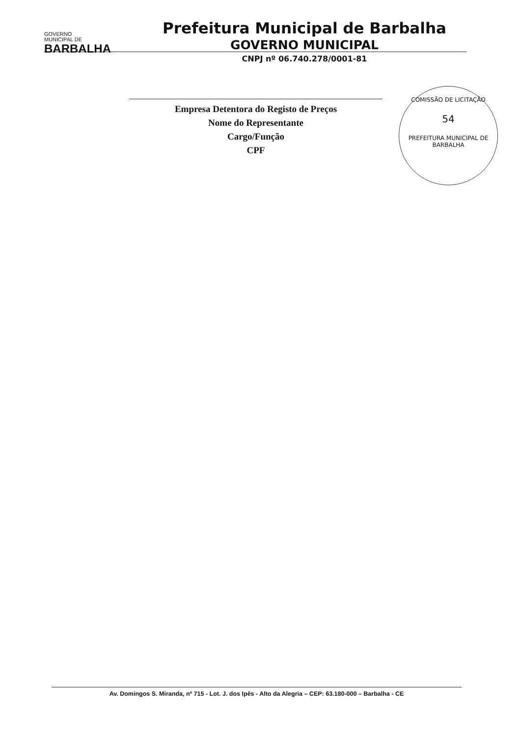GOVERNO
MUNICIPAL DE
BARBALHA
Prefeitura Municipal de Barbalha
GOVERNO MUNICIPAL
CNPJ nº 06.740.278/0001-81
COMISSÃO DE LICITAÇÃO
54
PREFEITURA MUNICIPAL DE BARBALHA
Empresa Detentora do Registo de Preços
Nome do Representante
Cargo/Função
CPF
Av. Domingos S. Miranda, nº 715 - Lot. J. dos Ipês - Alto da Alegria – CEP: 63.180-000 – Barbalha - CE